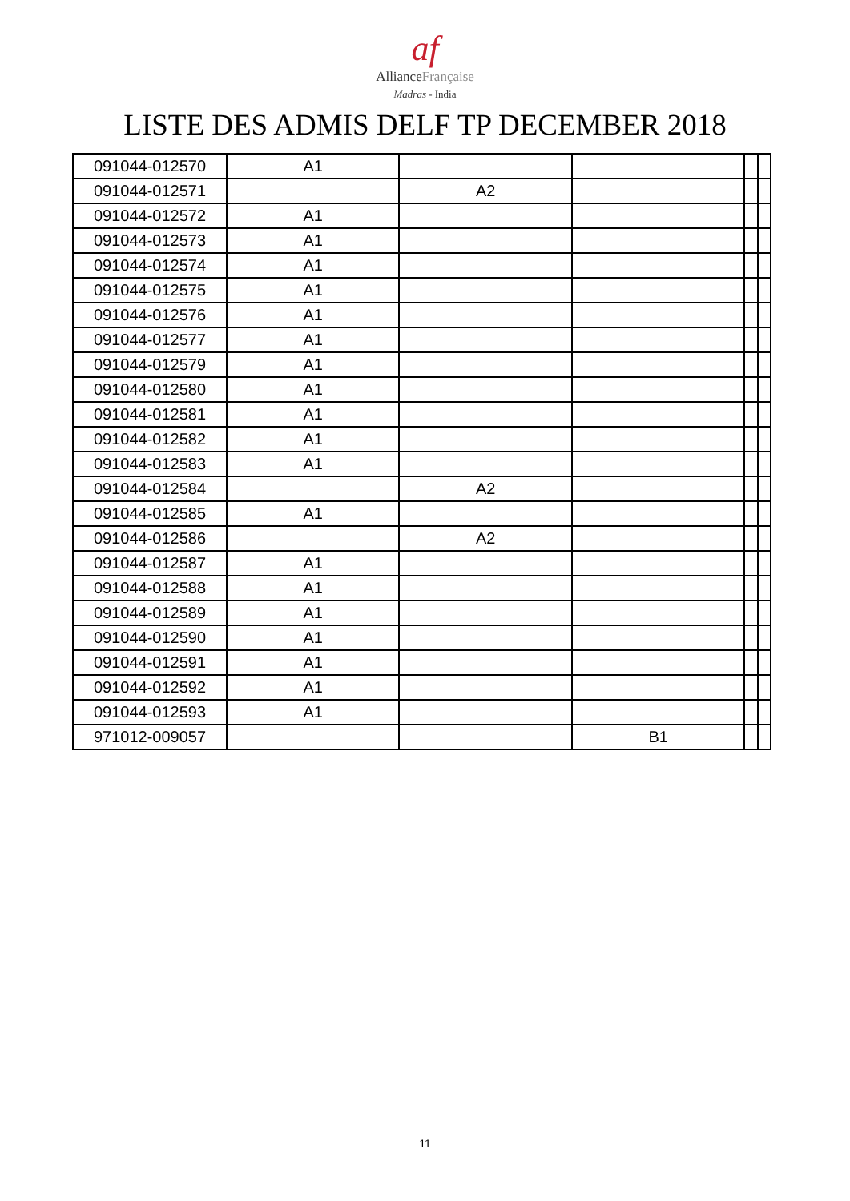af
AllianceFrançaise
Madras - India
LISTE DES ADMIS DELF TP DECEMBER 2018
| 091044-012570 | A1 | | | | |
| 091044-012571 | | A2 | | | |
| 091044-012572 | A1 | | | | |
| 091044-012573 | A1 | | | | |
| 091044-012574 | A1 | | | | |
| 091044-012575 | A1 | | | | |
| 091044-012576 | A1 | | | | |
| 091044-012577 | A1 | | | | |
| 091044-012579 | A1 | | | | |
| 091044-012580 | A1 | | | | |
| 091044-012581 | A1 | | | | |
| 091044-012582 | A1 | | | | |
| 091044-012583 | A1 | | | | |
| 091044-012584 | | A2 | | | |
| 091044-012585 | A1 | | | | |
| 091044-012586 | | A2 | | | |
| 091044-012587 | A1 | | | | |
| 091044-012588 | A1 | | | | |
| 091044-012589 | A1 | | | | |
| 091044-012590 | A1 | | | | |
| 091044-012591 | A1 | | | | |
| 091044-012592 | A1 | | | | |
| 091044-012593 | A1 | | | | |
| 971012-009057 | | | B1 | | |
11